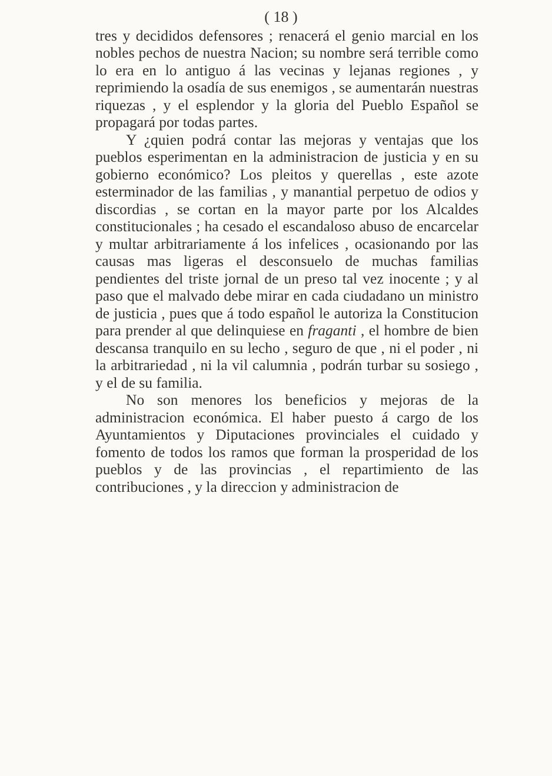( 18 )
tres y decididos defensores ; renacerá el genio marcial en los nobles pechos de nuestra Nacion; su nombre será terrible como lo era en lo antiguo á las vecinas y lejanas regiones , y reprimiendo la osadía de sus enemigos , se aumentarán nuestras riquezas , y el esplendor y la gloria del Pueblo Español se propagará por todas partes.
Y ¿quien podrá contar las mejoras y ventajas que los pueblos esperimentan en la administracion de justicia y en su gobierno económico? Los pleitos y querellas , este azote esterminador de las familias , y manantial perpetuo de odios y discordias , se cortan en la mayor parte por los Alcaldes constitucionales ; ha cesado el escandaloso abuso de encarcelar y multar arbitrariamente á los infelices , ocasionando por las causas mas ligeras el desconsuelo de muchas familias pendientes del triste jornal de un preso tal vez inocente ; y al paso que el malvado debe mirar en cada ciudadano un ministro de justicia , pues que á todo español le autoriza la Constitucion para prender al que delinquiese en fraganti , el hombre de bien descansa tranquilo en su lecho , seguro de que , ni el poder , ni la arbitrariedad , ni la vil calumnia , podrán turbar su sosiego , y el de su familia.
No son menores los beneficios y mejoras de la administracion económica. El haber puesto á cargo de los Ayuntamientos y Diputaciones provinciales el cuidado y fomento de todos los ramos que forman la prosperidad de los pueblos y de las provincias , el repartimiento de las contribuciones , y la direccion y administracion de